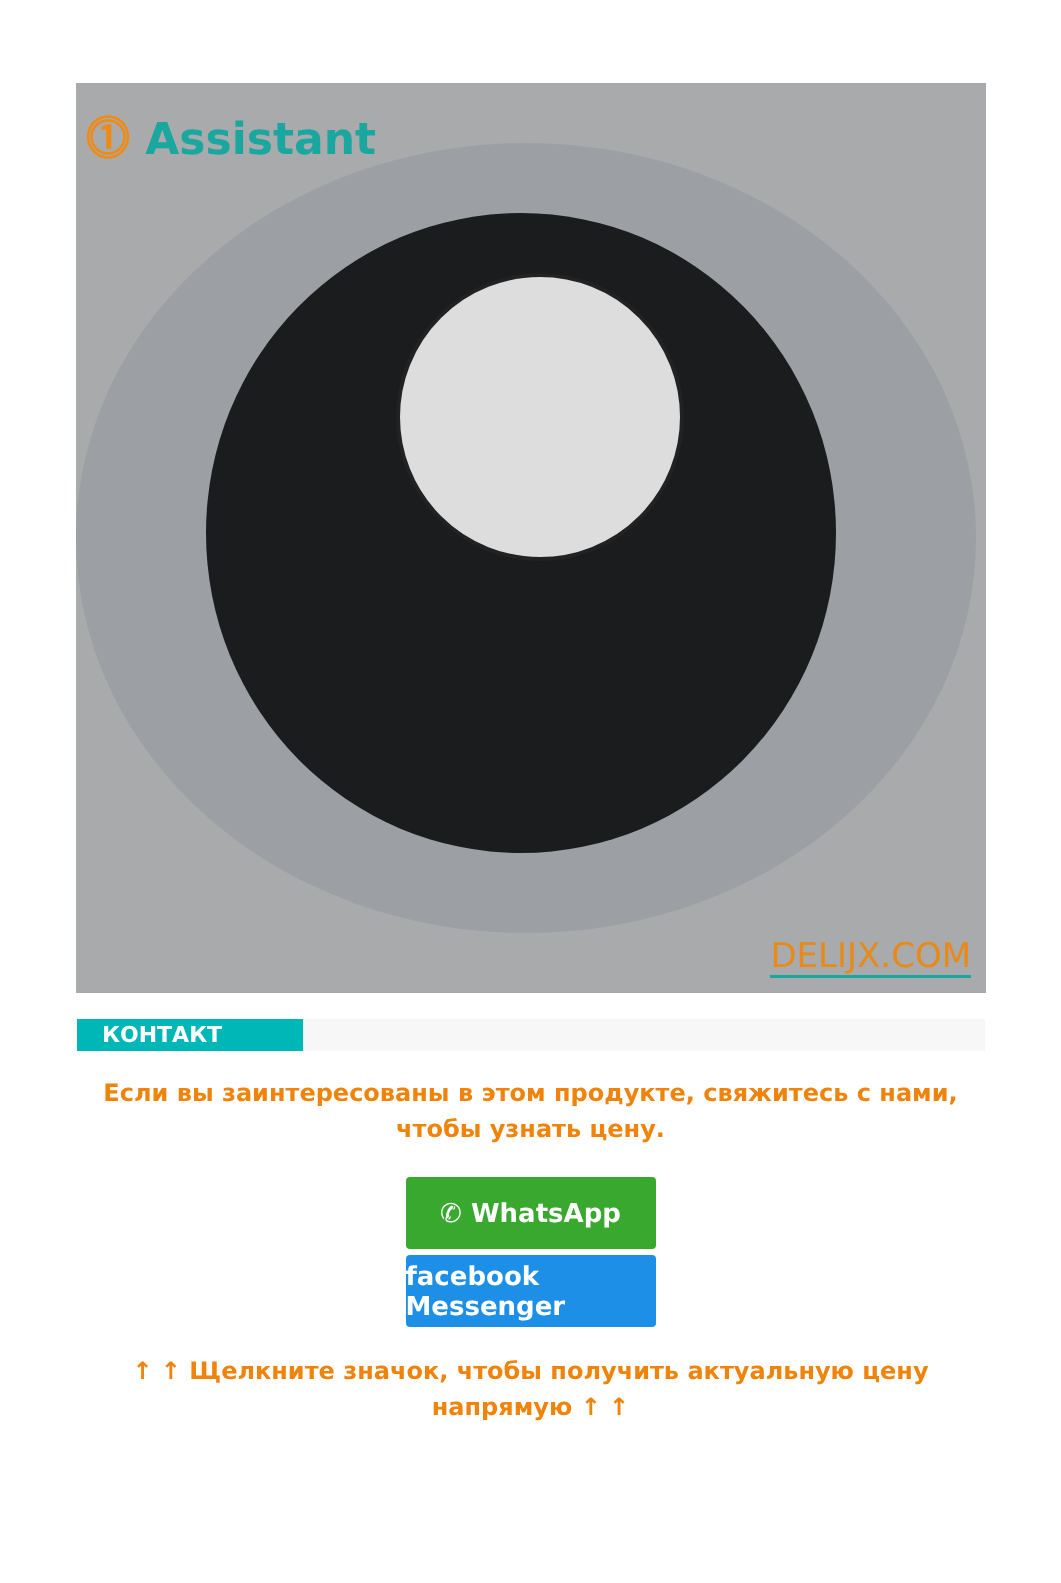⓵ Assistant
DELIJX.COM
КОНТАКТ
Если вы заинтересованы в этом продукте, свяжитесь с нами, чтобы узнать цену.
✆ WhatsApp
facebook Messenger
↑ ↑ Щелкните значок, чтобы получить актуальную цену напрямую ↑ ↑